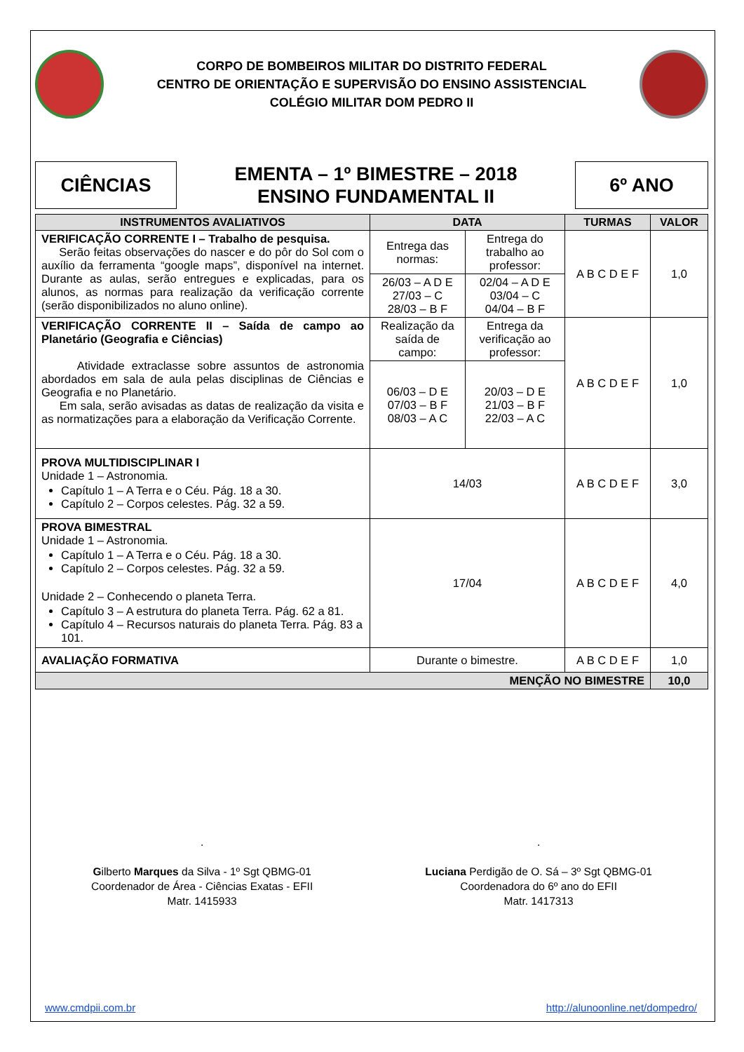CORPO DE BOMBEIROS MILITAR DO DISTRITO FEDERAL
CENTRO DE ORIENTAÇÃO E SUPERVISÃO DO ENSINO ASSISTENCIAL
COLÉGIO MILITAR DOM PEDRO II
CIÊNCIAS
EMENTA – 1º BIMESTRE – 2018
ENSINO FUNDAMENTAL II
6º ANO
| INSTRUMENTOS AVALIATIVOS | DATA | | TURMAS | VALOR |
| --- | --- | --- | --- | --- |
| VERIFICAÇÃO CORRENTE I – Trabalho de pesquisa. Serão feitas observações do nascer e do pôr do Sol com o auxílio da ferramenta “google maps”, disponível na internet. Durante as aulas, serão entregues e explicadas, para os alunos, as normas para realização da verificação corrente (serão disponibilizados no aluno online). | Entrega das normas: | Entrega do trabalho ao professor: | A B C D E F | 1,0 |
| | 26/03 – A D E 27/03 – C 28/03 – B F | 02/04 – A D E 03/04 – C 04/04 – B F | | |
| VERIFICAÇÃO CORRENTE II – Saída de campo ao Planetário (Geografia e Ciências) Atividade extraclasse sobre assuntos de astronomia abordados em sala de aula pelas disciplinas de Ciências e Geografia e no Planetário. Em sala, serão avisadas as datas de realização da visita e as normatizações para a elaboração da Verificação Corrente. | Realização da saída de campo: | Entrega da verificação ao professor: | A B C D E F | 1,0 |
| | 06/03 – D E 07/03 – B F 08/03 – A C | 20/03 – D E 21/03 – B F 22/03 – A C | | |
| PROVA MULTIDISCIPLINAR I Unidade 1 – Astronomia. Capítulo 1 – A Terra e o Céu. Pág. 18 a 30. Capítulo 2 – Corpos celestes. Pág. 32 a 59. | 14/03 | | A B C D E F | 3,0 |
| PROVA BIMESTRAL Unidade 1 – Astronomia. Capítulo 1 – A Terra e o Céu. Pág. 18 a 30. Capítulo 2 – Corpos celestes. Pág. 32 a 59. Unidade 2 – Conhecendo o planeta Terra. Capítulo 3 – A estrutura do planeta Terra. Pág. 62 a 81. Capítulo 4 – Recursos naturais do planeta Terra. Pág. 83 a 101. | 17/04 | | A B C D E F | 4,0 |
| AVALIAÇÃO FORMATIVA | Durante o bimestre. | | A B C D E F | 1,0 |
| MENÇÃO NO BIMESTRE | | | | 10,0 |
.
Gilberto Marques da Silva - 1º Sgt QBMG-01
Coordenador de Área - Ciências Exatas - EFII
Matr. 1415933
.
Luciana Perdigão de O. Sá – 3º Sgt QBMG-01
Coordenadora do 6º ano do EFII
Matr. 1417313
www.cmdpii.com.br http://alunoonline.net/dompedro/